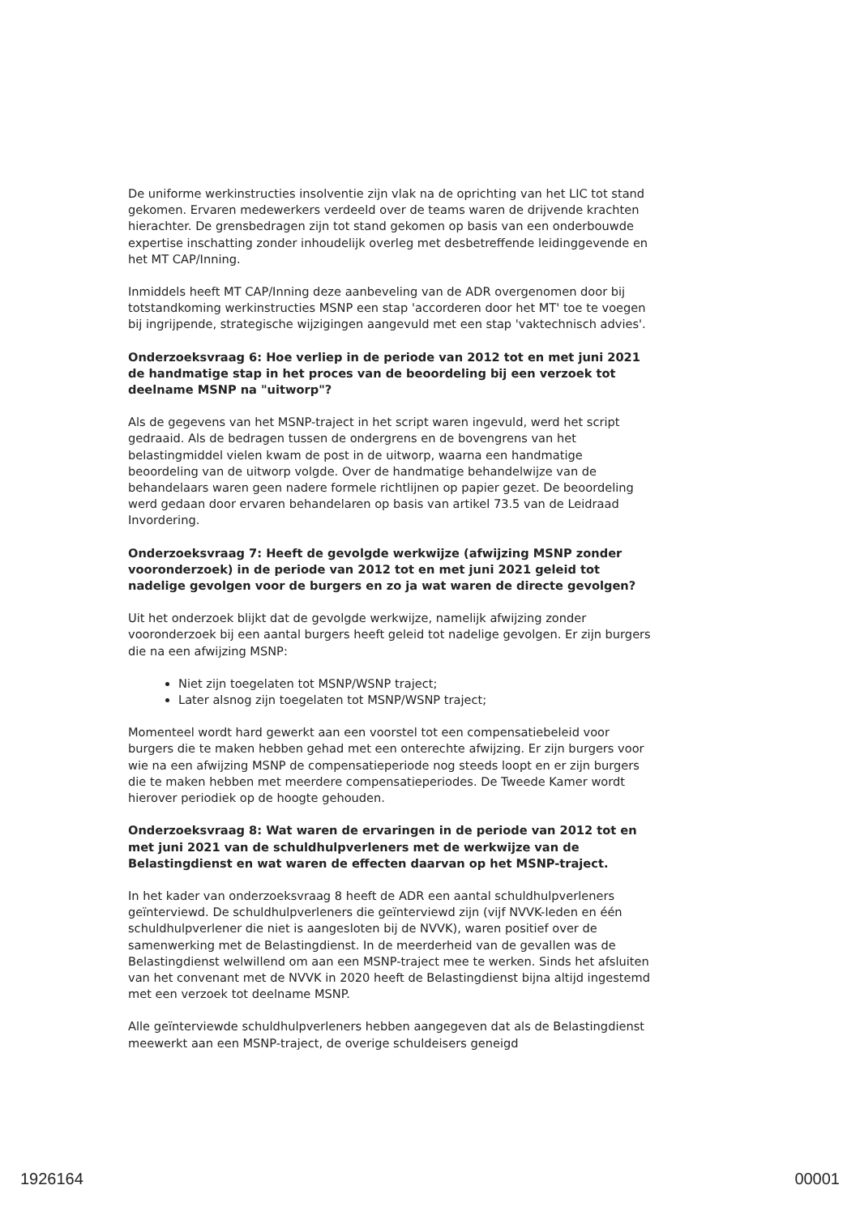De uniforme werkinstructies insolventie zijn vlak na de oprichting van het LIC tot stand gekomen. Ervaren medewerkers verdeeld over de teams waren de drijvende krachten hierachter. De grensbedragen zijn tot stand gekomen op basis van een onderbouwde expertise inschatting zonder inhoudelijk overleg met desbetreffende leidinggevende en het MT CAP/Inning.
Inmiddels heeft MT CAP/Inning deze aanbeveling van de ADR overgenomen door bij totstandkoming werkinstructies MSNP een stap 'accorderen door het MT' toe te voegen bij ingrijpende, strategische wijzigingen aangevuld met een stap 'vaktechnisch advies'.
Onderzoeksvraag 6: Hoe verliep in de periode van 2012 tot en met juni 2021 de handmatige stap in het proces van de beoordeling bij een verzoek tot deelname MSNP na "uitworp"?
Als de gegevens van het MSNP-traject in het script waren ingevuld, werd het script gedraaid. Als de bedragen tussen de ondergrens en de bovengrens van het belastingmiddel vielen kwam de post in de uitworp, waarna een handmatige beoordeling van de uitworp volgde. Over de handmatige behandelwijze van de behandelaars waren geen nadere formele richtlijnen op papier gezet. De beoordeling werd gedaan door ervaren behandelaren op basis van artikel 73.5 van de Leidraad Invordering.
Onderzoeksvraag 7: Heeft de gevolgde werkwijze (afwijzing MSNP zonder vooronderzoek) in de periode van 2012 tot en met juni 2021 geleid tot nadelige gevolgen voor de burgers en zo ja wat waren de directe gevolgen?
Uit het onderzoek blijkt dat de gevolgde werkwijze, namelijk afwijzing zonder vooronderzoek bij een aantal burgers heeft geleid tot nadelige gevolgen. Er zijn burgers die na een afwijzing MSNP:
Niet zijn toegelaten tot MSNP/WSNP traject;
Later alsnog zijn toegelaten tot MSNP/WSNP traject;
Momenteel wordt hard gewerkt aan een voorstel tot een compensatiebeleid voor burgers die te maken hebben gehad met een onterechte afwijzing. Er zijn burgers voor wie na een afwijzing MSNP de compensatieperiode nog steeds loopt en er zijn burgers die te maken hebben met meerdere compensatieperiodes. De Tweede Kamer wordt hierover periodiek op de hoogte gehouden.
Onderzoeksvraag 8: Wat waren de ervaringen in de periode van 2012 tot en met juni 2021 van de schuldhulpverleners met de werkwijze van de Belastingdienst en wat waren de effecten daarvan op het MSNP-traject.
In het kader van onderzoeksvraag 8 heeft de ADR een aantal schuldhulpverleners geïnterviewd. De schuldhulpverleners die geïnterviewd zijn (vijf NVVK-leden en één schuldhulpverlener die niet is aangesloten bij de NVVK), waren positief over de samenwerking met de Belastingdienst. In de meerderheid van de gevallen was de Belastingdienst welwillend om aan een MSNP-traject mee te werken. Sinds het afsluiten van het convenant met de NVVK in 2020 heeft de Belastingdienst bijna altijd ingestemd met een verzoek tot deelname MSNP.
Alle geïnterviewde schuldhulpverleners hebben aangegeven dat als de Belastingdienst meewerkt aan een MSNP-traject, de overige schuldeisers geneigd
1926164 00001